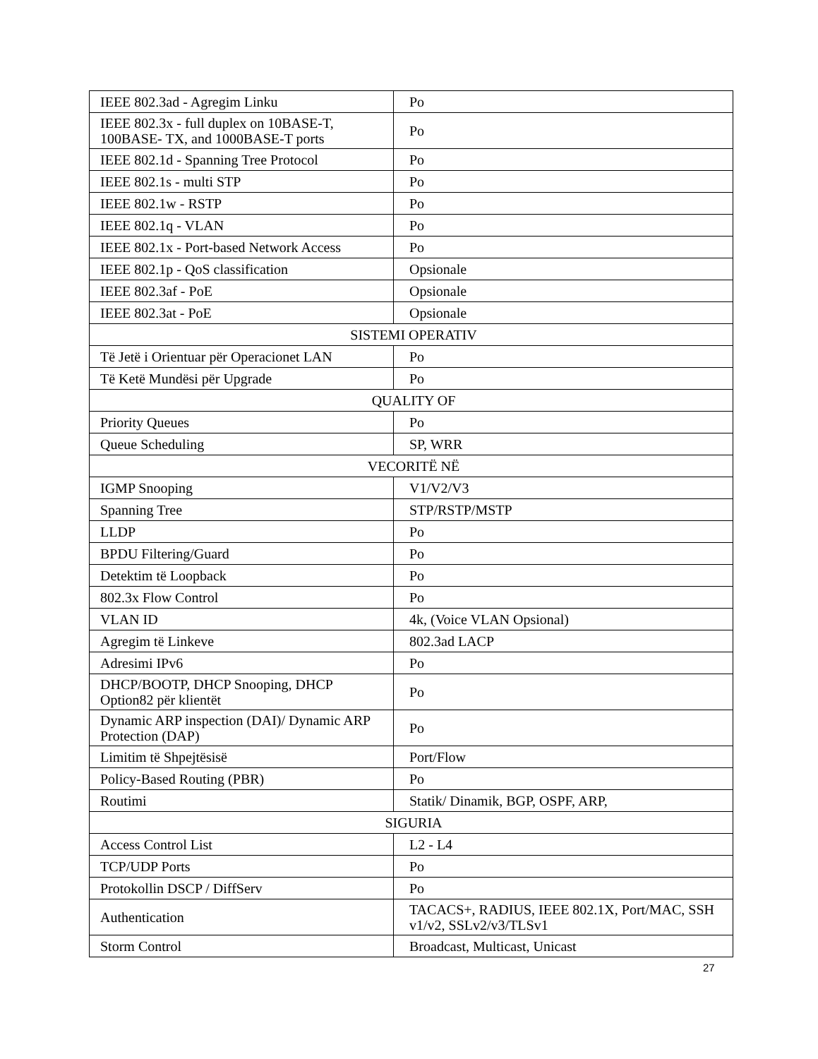| IEEE 802.3ad - Agregim Linku | Po |
| IEEE 802.3x - full duplex on 10BASE-T, 100BASE- TX, and 1000BASE-T ports | Po |
| IEEE 802.1d - Spanning Tree Protocol | Po |
| IEEE 802.1s - multi STP | Po |
| IEEE 802.1w - RSTP | Po |
| IEEE 802.1q - VLAN | Po |
| IEEE 802.1x - Port-based Network Access | Po |
| IEEE 802.1p - QoS classification | Opsionale |
| IEEE 802.3af - PoE | Opsionale |
| IEEE 802.3at - PoE | Opsionale |
| SISTEMI OPERATIV | |
| Të Jetë i Orientuar për Operacionet LAN | Po |
| Të Ketë Mundësi për Upgrade | Po |
| QUALITY OF | |
| Priority Queues | Po |
| Queue Scheduling | SP, WRR |
| VECORITË NË | |
| IGMP Snooping | V1/V2/V3 |
| Spanning Tree | STP/RSTP/MSTP |
| LLDP | Po |
| BPDU Filtering/Guard | Po |
| Detektim të Loopback | Po |
| 802.3x Flow Control | Po |
| VLAN ID | 4k, (Voice VLAN Opsional) |
| Agregim të Linkeve | 802.3ad LACP |
| Adresimi IPv6 | Po |
| DHCP/BOOTP, DHCP Snooping, DHCP Option82 për klientët | Po |
| Dynamic ARP inspection (DAI)/ Dynamic ARP Protection (DAP) | Po |
| Limitim të Shpejtësisë | Port/Flow |
| Policy-Based Routing (PBR) | Po |
| Routimi | Statik/ Dinamik, BGP, OSPF, ARP, |
| SIGURIA | |
| Access Control List | L2 - L4 |
| TCP/UDP Ports | Po |
| Protokollin DSCP / DiffServ | Po |
| Authentication | TACACS+, RADIUS, IEEE 802.1X, Port/MAC, SSH v1/v2, SSLv2/v3/TLSv1 |
| Storm Control | Broadcast, Multicast, Unicast |
27